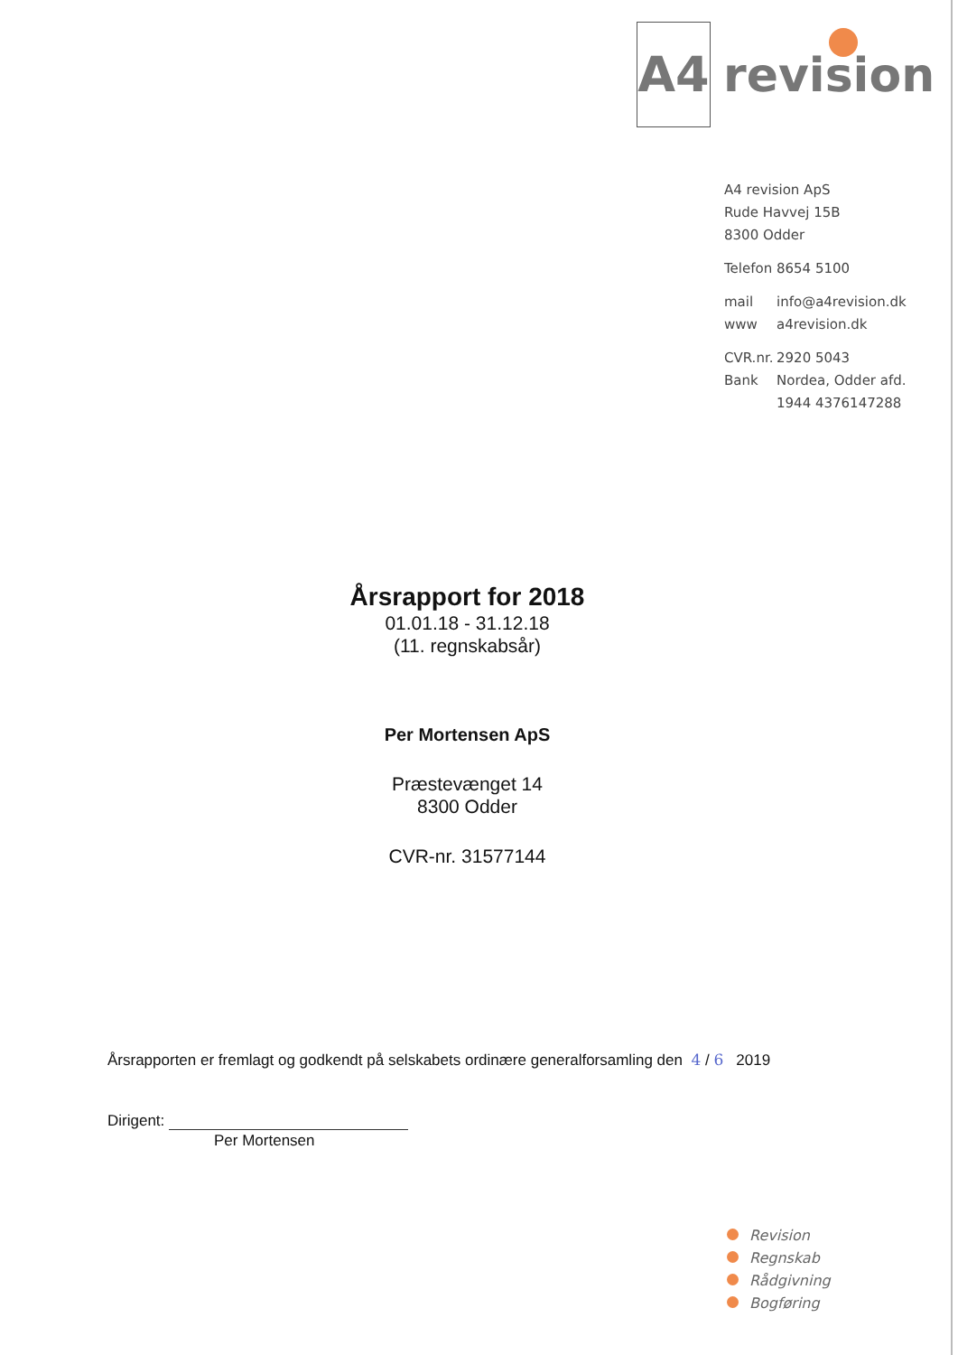A4
revision
A4 revision ApS
Rude Havvej 15B
8300 Odder
Telefon 8654 5100
mail info@a4revision.dk
www a4revision.dk
CVR.nr. 2920 5043
Bank Nordea, Odder afd.
1944 4376147288
Årsrapport for 2018
01.01.18 - 31.12.18
(11. regnskabsår)
Per Mortensen ApS
Præstevænget 14
8300 Odder
CVR-nr. 31577144
Årsrapporten er fremlagt og godkendt på selskabets ordinære generalforsamling den 4 / 6 2019
Dirigent:
Per Mortensen
Revision
Regnskab
Rådgivning
Bogføring